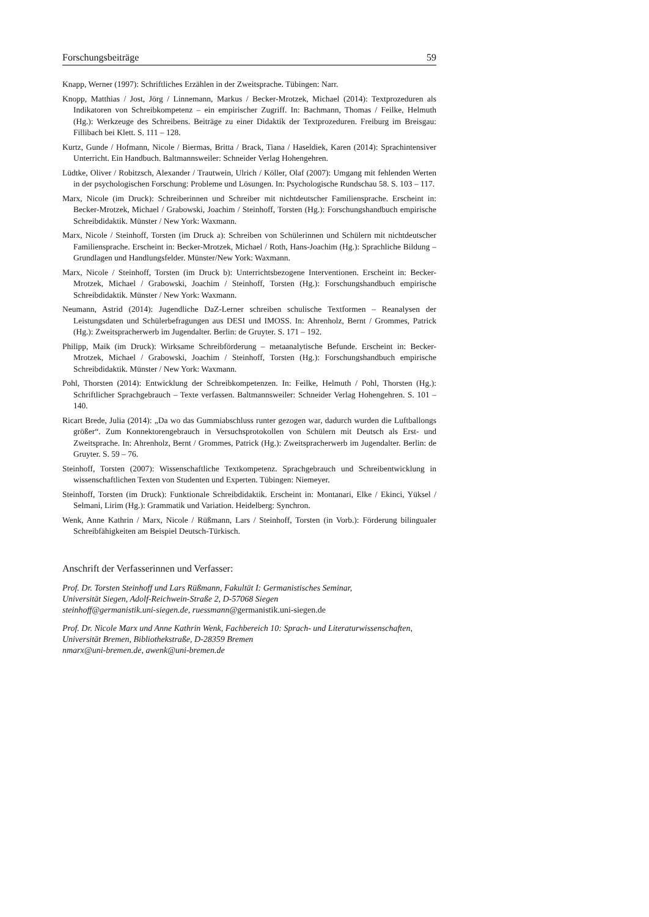Forschungsbeiträge 59
Knapp, Werner (1997): Schriftliches Erzählen in der Zweitsprache. Tübingen: Narr.
Knopp, Matthias / Jost, Jörg / Linnemann, Markus / Becker-Mrotzek, Michael (2014): Textprozeduren als Indikatoren von Schreibkompetenz – ein empirischer Zugriff. In: Bachmann, Thomas / Feilke, Helmuth (Hg.): Werkzeuge des Schreibens. Beiträge zu einer Didaktik der Textprozeduren. Freiburg im Breisgau: Fillibach bei Klett. S. 111 – 128.
Kurtz, Gunde / Hofmann, Nicole / Biermas, Britta / Brack, Tiana / Haseldiek, Karen (2014): Sprachintensiver Unterricht. Ein Handbuch. Baltmannsweiler: Schneider Verlag Hohengehren.
Lüdtke, Oliver / Robitzsch, Alexander / Trautwein, Ulrich / Köller, Olaf (2007): Umgang mit fehlenden Werten in der psychologischen Forschung: Probleme und Lösungen. In: Psychologische Rundschau 58. S. 103 – 117.
Marx, Nicole (im Druck): Schreiberinnen und Schreiber mit nichtdeutscher Familiensprache. Erscheint in: Becker-Mrotzek, Michael / Grabowski, Joachim / Steinhoff, Torsten (Hg.): Forschungshandbuch empirische Schreibdidaktik. Münster / New York: Waxmann.
Marx, Nicole / Steinhoff, Torsten (im Druck a): Schreiben von Schülerinnen und Schülern mit nichtdeutscher Familiensprache. Erscheint in: Becker-Mrotzek, Michael / Roth, Hans-Joachim (Hg.): Sprachliche Bildung – Grundlagen und Handlungsfelder. Münster/New York: Waxmann.
Marx, Nicole / Steinhoff, Torsten (im Druck b): Unterrichtsbezogene Interventionen. Erscheint in: Becker-Mrotzek, Michael / Grabowski, Joachim / Steinhoff, Torsten (Hg.): Forschungshandbuch empirische Schreibdidaktik. Münster / New York: Waxmann.
Neumann, Astrid (2014): Jugendliche DaZ-Lerner schreiben schulische Textformen – Reanalysen der Leistungsdaten und Schülerbefragungen aus DESI und IMOSS. In: Ahrenholz, Bernt / Grommes, Patrick (Hg.): Zweitspracherwerb im Jugendalter. Berlin: de Gruyter. S. 171 – 192.
Philipp, Maik (im Druck): Wirksame Schreibförderung – metaanalytische Befunde. Erscheint in: Becker-Mrotzek, Michael / Grabowski, Joachim / Steinhoff, Torsten (Hg.): Forschungshandbuch empirische Schreibdidaktik. Münster / New York: Waxmann.
Pohl, Thorsten (2014): Entwicklung der Schreibkompetenzen. In: Feilke, Helmuth / Pohl, Thorsten (Hg.): Schriftlicher Sprachgebrauch – Texte verfassen. Baltmannsweiler: Schneider Verlag Hohengehren. S. 101 – 140.
Ricart Brede, Julia (2014): „Da wo das Gummiabschluss runter gezogen war, dadurch wurden die Luftballongs größer“. Zum Konnektorengebrauch in Versuchsprotokollen von Schülern mit Deutsch als Erst- und Zweitsprache. In: Ahrenholz, Bernt / Grommes, Patrick (Hg.): Zweitspracherwerb im Jugendalter. Berlin: de Gruyter. S. 59 – 76.
Steinhoff, Torsten (2007): Wissenschaftliche Textkompetenz. Sprachgebrauch und Schreibentwicklung in wissenschaftlichen Texten von Studenten und Experten. Tübingen: Niemeyer.
Steinhoff, Torsten (im Druck): Funktionale Schreibdidaktik. Erscheint in: Montanari, Elke / Ekinci, Yüksel / Selmani, Lirim (Hg.): Grammatik und Variation. Heidelberg: Synchron.
Wenk, Anne Kathrin / Marx, Nicole / Rüßmann, Lars / Steinhoff, Torsten (in Vorb.): Förderung bilingualer Schreibfähigkeiten am Beispiel Deutsch-Türkisch.
Anschrift der Verfasserinnen und Verfasser:
Prof. Dr. Torsten Steinhoff und Lars Rüßmann, Fakultät I: Germanistisches Seminar,
Universität Siegen, Adolf-Reichwein-Straße 2, D-57068 Siegen
steinhoff@germanistik.uni-siegen.de, ruessmann@germanistik.uni-siegen.de
Prof. Dr. Nicole Marx und Anne Kathrin Wenk, Fachbereich 10: Sprach- und Literaturwissenschaften, Universität Bremen, Bibliothekstraße, D-28359 Bremen
nmarx@uni-bremen.de, awenk@uni-bremen.de